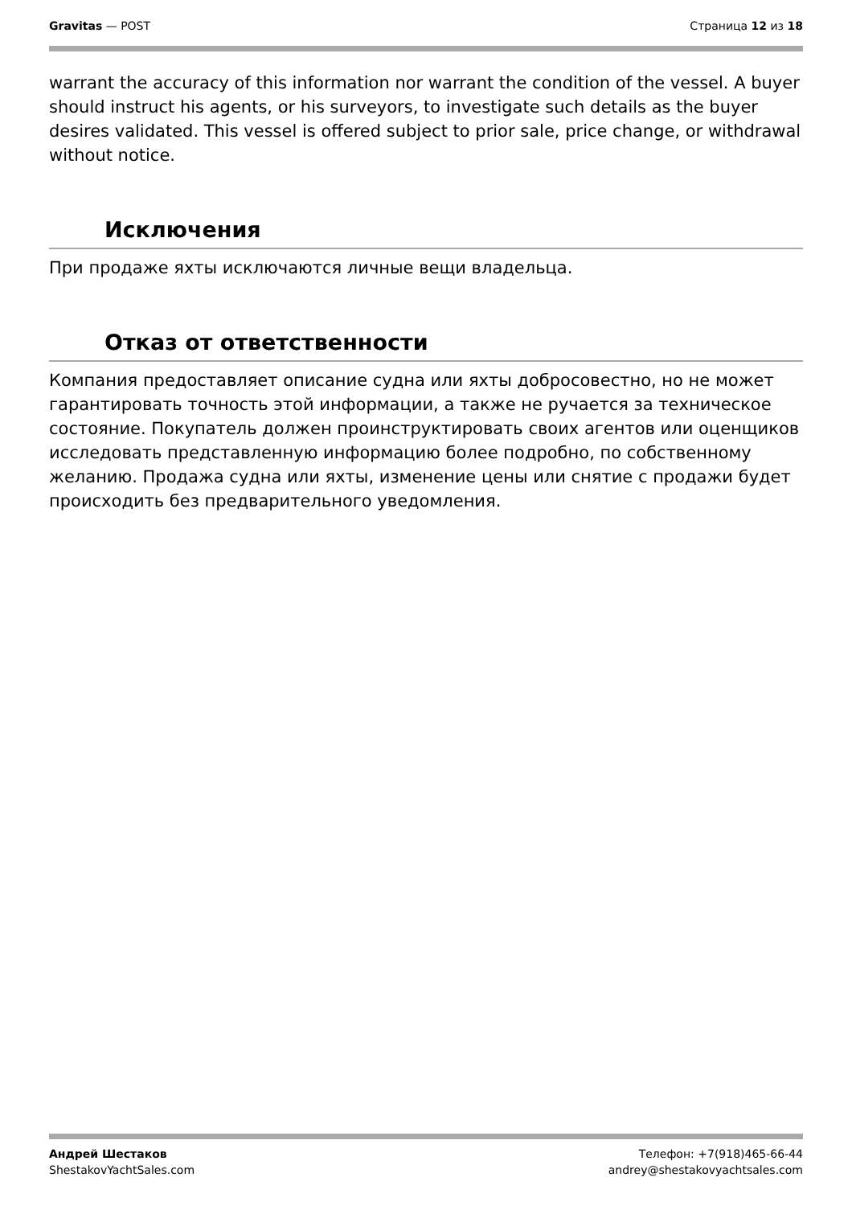Gravitas — POST Страница 12 из 18
warrant the accuracy of this information nor warrant the condition of the vessel. A buyer should instruct his agents, or his surveyors, to investigate such details as the buyer desires validated. This vessel is offered subject to prior sale, price change, or withdrawal without notice.
Исключения
При продаже яхты исключаются личные вещи владельца.
Отказ от ответственности
Компания предоставляет описание судна или яхты добросовестно, но не может гарантировать точность этой информации, а также не ручается за техническое состояние. Покупатель должен проинструктировать своих агентов или оценщиков исследовать представленную информацию более подробно, по собственному желанию. Продажа судна или яхты, изменение цены или снятие с продажи будет происходить без предварительного уведомления.
Андрей Шестаков
ShestakovYachtSales.com
Телефон: +7(918)465-66-44
andrey@shestakovyachtsales.com